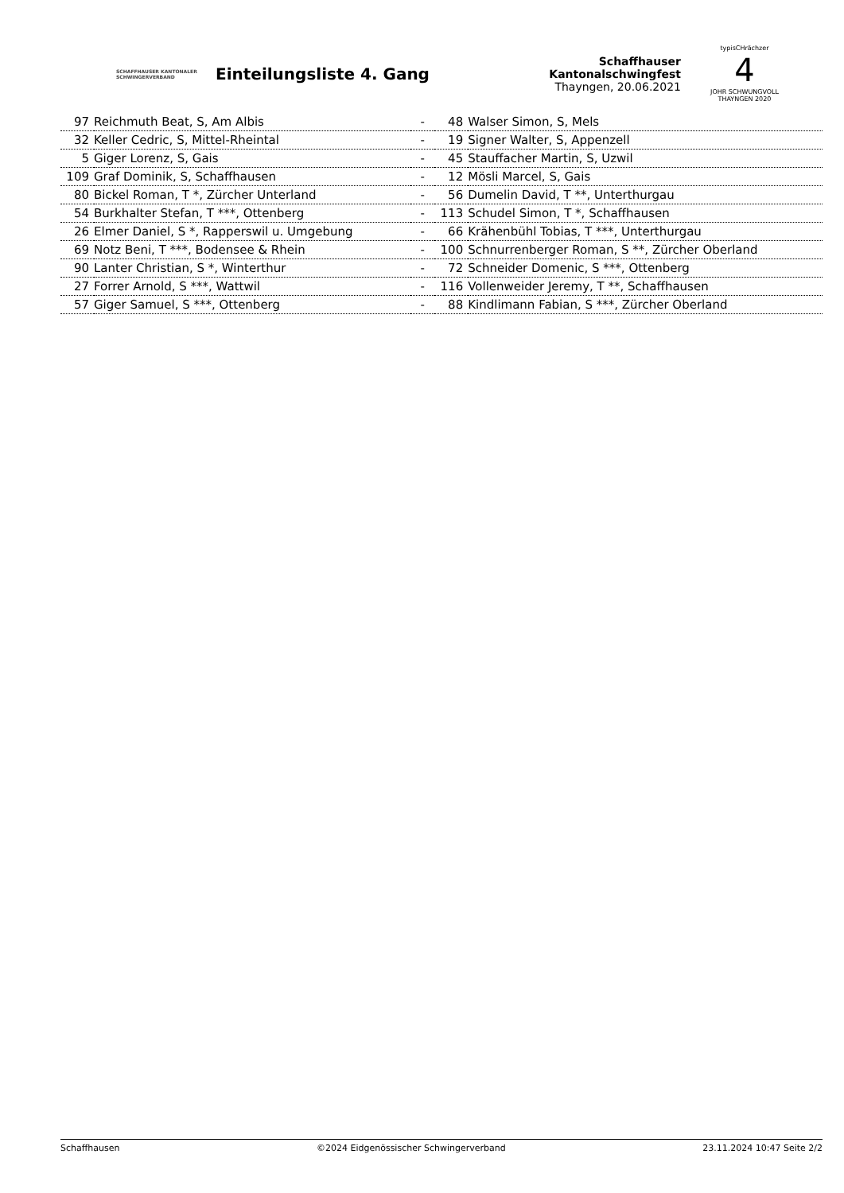SCHAFFHAUSER KANTONALER
SCHWINGERVERBAND
Einteilungsliste 4. Gang
Schaffhauser Kantonalschwingfest
Thayngen, 20.06.2021
typisCHrächzer
4
JOHR SCHWUNGVOLL
THAYNGEN 2020
| 97 | Reichmuth Beat, S, Am Albis | - | 48 | Walser Simon, S, Mels |
| 32 | Keller Cedric, S, Mittel-Rheintal | - | 19 | Signer Walter, S, Appenzell |
| 5 | Giger Lorenz, S, Gais | - | 45 | Stauffacher Martin, S, Uzwil |
| 109 | Graf Dominik, S, Schaffhausen | - | 12 | Mösli Marcel, S, Gais |
| 80 | Bickel Roman, T *, Zürcher Unterland | - | 56 | Dumelin David, T **, Unterthurgau |
| 54 | Burkhalter Stefan, T ***, Ottenberg | - | 113 | Schudel Simon, T *, Schaffhausen |
| 26 | Elmer Daniel, S *, Rapperswil u. Umgebung | - | 66 | Krähenbühl Tobias, T ***, Unterthurgau |
| 69 | Notz Beni, T ***, Bodensee & Rhein | - | 100 | Schnurrenberger Roman, S **, Zürcher Oberland |
| 90 | Lanter Christian, S *, Winterthur | - | 72 | Schneider Domenic, S ***, Ottenberg |
| 27 | Forrer Arnold, S ***, Wattwil | - | 116 | Vollenweider Jeremy, T **, Schaffhausen |
| 57 | Giger Samuel, S ***, Ottenberg | - | 88 | Kindlimann Fabian, S ***, Zürcher Oberland |
Schaffhausen ©2024 Eidgenössischer Schwingerverband 23.11.2024 10:47 Seite 2/2